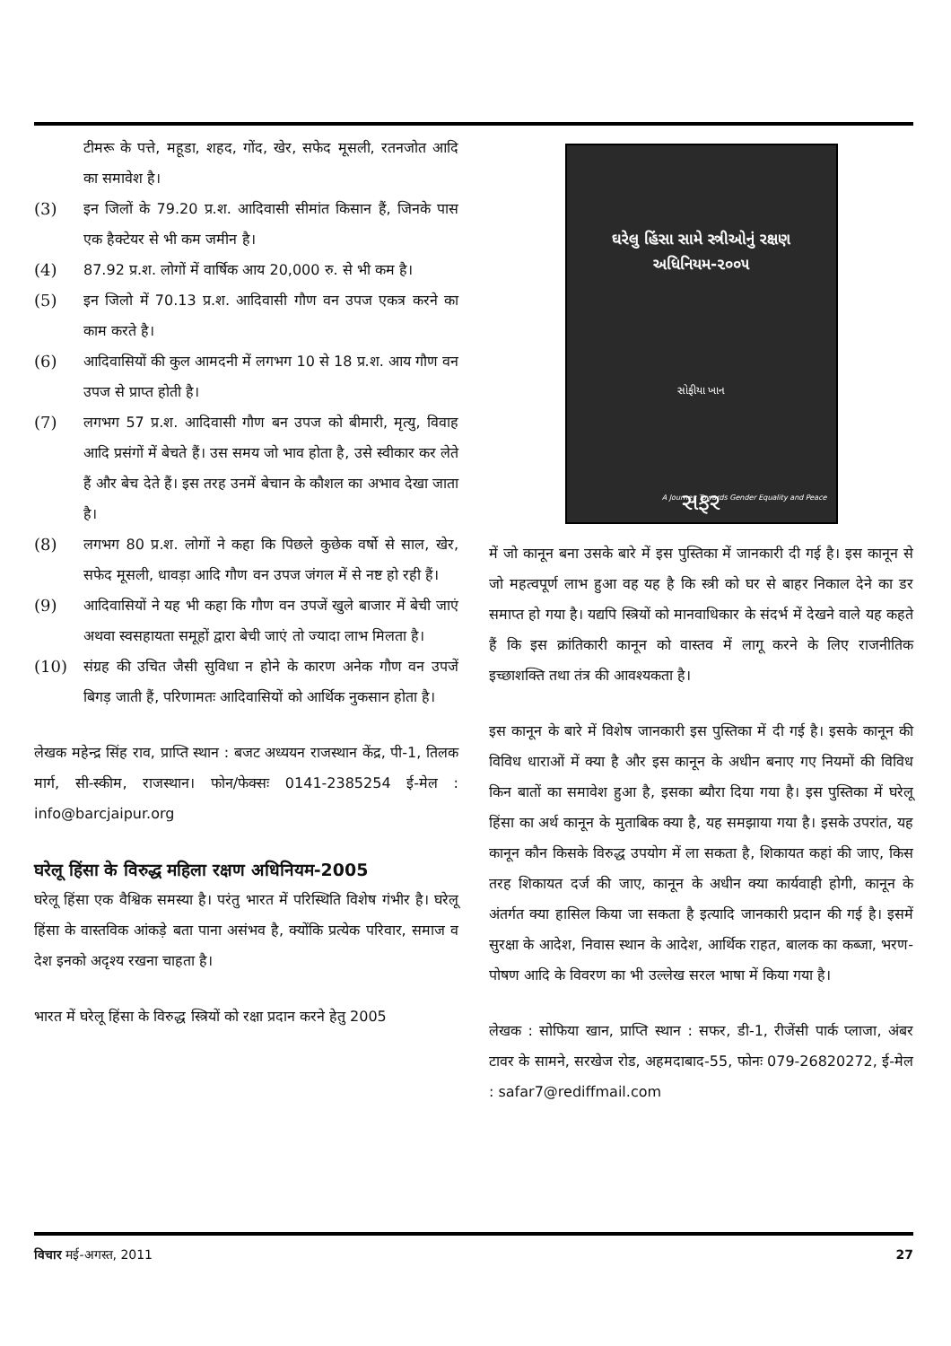टीमरू के पत्ते, महूडा, शहद, गोंद, खेर, सफेद मूसली, रतनजोत आदि का समावेश है।
(3) इन जिलों के 79.20 प्र.श. आदिवासी सीमांत किसान हैं, जिनके पास एक हैक्टेयर से भी कम जमीन है।
(4) 87.92 प्र.श. लोगों में वार्षिक आय 20,000 रु. से भी कम है।
(5) इन जिलो में 70.13 प्र.श. आदिवासी गौण वन उपज एकत्र करने का काम करते है।
(6) आदिवासियों की कुल आमदनी में लगभग 10 से 18 प्र.श. आय गौण वन उपज से प्राप्त होती है।
(7) लगभग 57 प्र.श. आदिवासी गौण बन उपज को बीमारी, मृत्यु, विवाह आदि प्रसंगों में बेचते हैं। उस समय जो भाव होता है, उसे स्वीकार कर लेते हैं और बेच देते हैं। इस तरह उनमें बेचान के कौशल का अभाव देखा जाता है।
(8) लगभग 80 प्र.श. लोगों ने कहा कि पिछले कुछेक वर्षो से साल, खेर, सफेद मूसली, धावड़ा आदि गौण वन उपज जंगल में से नष्ट हो रही हैं।
(9) आदिवासियों ने यह भी कहा कि गौण वन उपजें खुले बाजार में बेची जाएं अथवा स्वसहायता समूहों द्वारा बेची जाएं तो ज्यादा लाभ मिलता है।
(10) संग्रह की उचित जैसी सुविधा न होने के कारण अनेक गौण वन उपजें बिगड़ जाती हैं, परिणामतः आदिवासियों को आर्थिक नुकसान होता है।
लेखक महेन्द्र सिंह राव, प्राप्ति स्थान : बजट अध्ययन राजस्थान केंद्र, पी-1, तिलक मार्ग, सी-स्कीम, राजस्थान। फोन/फेक्सः 0141-2385254 ई-मेल : info@barcjaipur.org
घरेलू हिंसा के विरुद्ध महिला रक्षण अधिनियम-2005
घरेलू हिंसा एक वैश्विक समस्या है। परंतु भारत में परिस्थिति विशेष गंभीर है। घरेलू हिंसा के वास्तविक आंकड़े बता पाना असंभव है, क्योंकि प्रत्येक परिवार, समाज व देश इनको अदृश्य रखना चाहता है।
भारत में घरेलू हिंसा के विरुद्ध स्त्रियों को रक्षा प्रदान करने हेतु 2005
ઘરેલુ હિંસા સામે સ્ત્રીઓનું રક્ષણ
અધિનિયમ-૨૦૦૫
સોફીયા ખાન
સફર
A Journey Towards Gender Equality and Peace
में जो कानून बना उसके बारे में इस पुस्तिका में जानकारी दी गई है। इस कानून से जो महत्वपूर्ण लाभ हुआ वह यह है कि स्त्री को घर से बाहर निकाल देने का डर समाप्त हो गया है। यद्यपि स्त्रियों को मानवाधिकार के संदर्भ में देखने वाले यह कहते हैं कि इस क्रांतिकारी कानून को वास्तव में लागू करने के लिए राजनीतिक इच्छाशक्ति तथा तंत्र की आवश्यकता है।
इस कानून के बारे में विशेष जानकारी इस पुस्तिका में दी गई है। इसके कानून की विविध धाराओं में क्या है और इस कानून के अधीन बनाए गए नियमों की विविध किन बातों का समावेश हुआ है, इसका ब्यौरा दिया गया है। इस पुस्तिका में घरेलू हिंसा का अर्थ कानून के मुताबिक क्या है, यह समझाया गया है। इसके उपरांत, यह कानून कौन किसके विरुद्ध उपयोग में ला सकता है, शिकायत कहां की जाए, किस तरह शिकायत दर्ज की जाए, कानून के अधीन क्या कार्यवाही होगी, कानून के अंतर्गत क्या हासिल किया जा सकता है इत्यादि जानकारी प्रदान की गई है। इसमें सुरक्षा के आदेश, निवास स्थान के आदेश, आर्थिक राहत, बालक का कब्जा, भरण-पोषण आदि के विवरण का भी उल्लेख सरल भाषा में किया गया है।
लेखक : सोफिया खान, प्राप्ति स्थान : सफर, डी-1, रीजेंसी पार्क प्लाजा, अंबर टावर के सामने, सरखेज रोड, अहमदाबाद-55, फोनः 079-26820272, ई-मेल : safar7@rediffmail.com
विचार मई-अगस्त, 2011 27